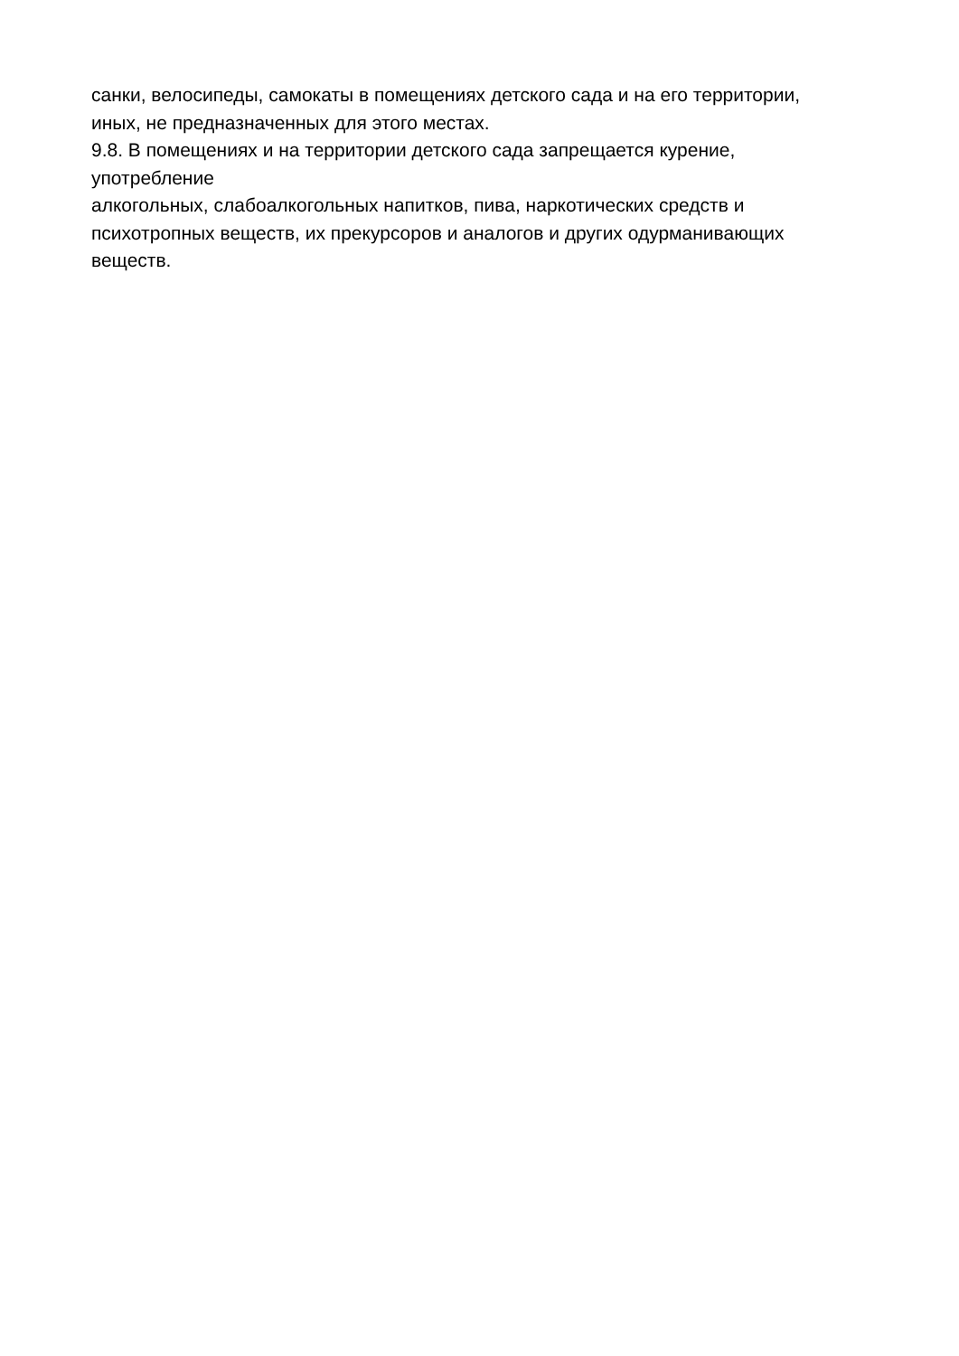санки, велосипеды, самокаты в помещениях детского сада и на его территории,
иных, не предназначенных для этого местах.
9.8. В помещениях и на территории детского сада запрещается курение,
употребление
алкогольных, слабоалкогольных напитков, пива, наркотических средств и
психотропных веществ, их прекурсоров и аналогов и других одурманивающих
веществ.